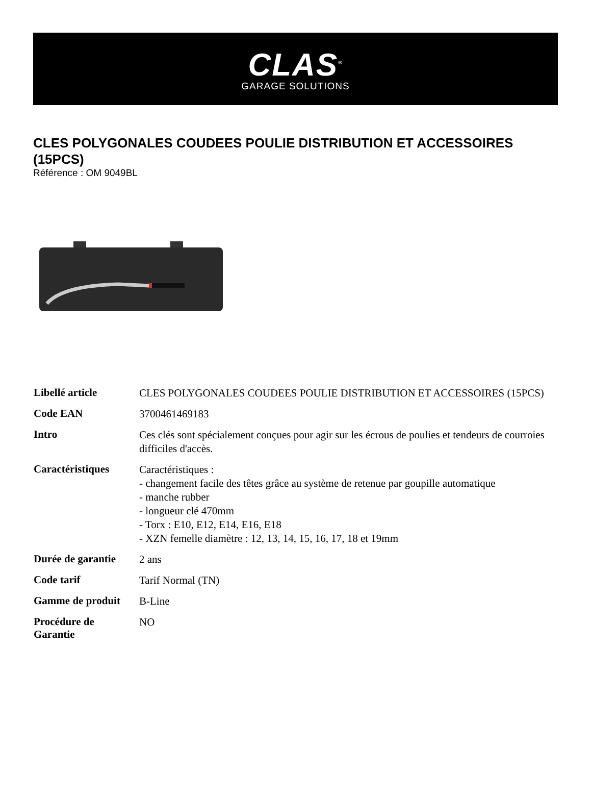CLAS<sup>®</sup>
GARAGE SOLUTIONS
CLES POLYGONALES COUDEES POULIE DISTRIBUTION ET ACCESSOIRES (15PCS)
Référence : OM 9049BL
| Libellé article | CLES POLYGONALES COUDEES POULIE DISTRIBUTION ET ACCESSOIRES (15PCS) |
| Code EAN | 3700461469183 |
| Intro | Ces clés sont spécialement conçues pour agir sur les écrous de poulies et tendeurs de courroies difficiles d'accès. |
| Caractéristiques | Caractéristiques : - changement facile des têtes grâce au système de retenue par goupille automatique - manche rubber - longueur clé 470mm - Torx : E10, E12, E14, E16, E18 - XZN femelle diamètre : 12, 13, 14, 15, 16, 17, 18 et 19mm |
| Durée de garantie | 2 ans |
| Code tarif | Tarif Normal (TN) |
| Gamme de produit | B-Line |
| Procédure de Garantie | NO |